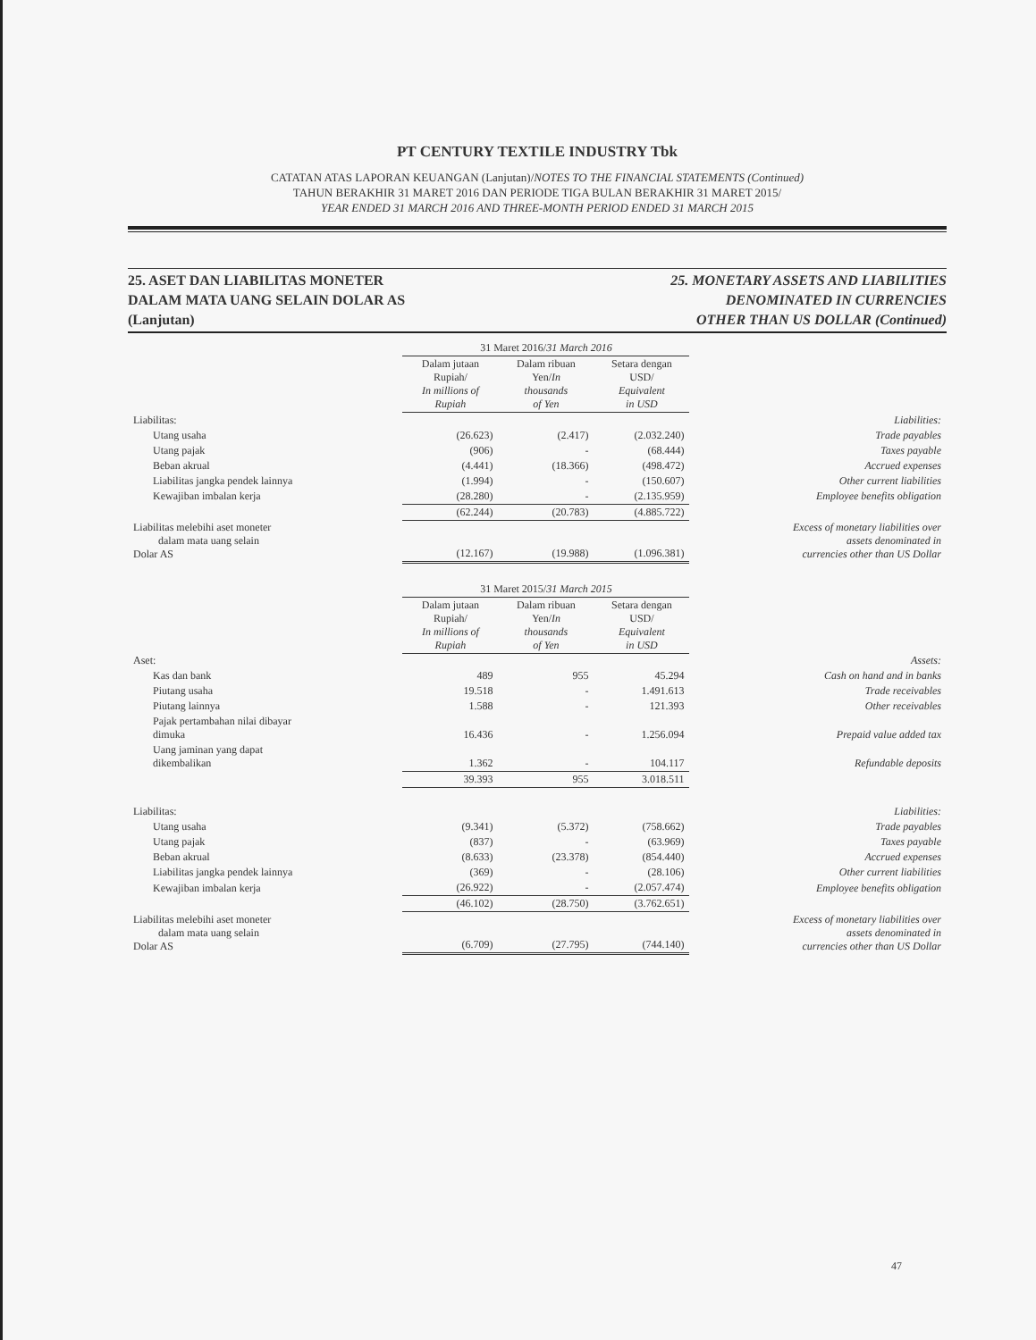PT CENTURY TEXTILE INDUSTRY Tbk
CATATAN ATAS LAPORAN KEUANGAN (Lanjutan)/NOTES TO THE FINANCIAL STATEMENTS (Continued)
TAHUN BERAKHIR 31 MARET 2016 DAN PERIODE TIGA BULAN BERAKHIR 31 MARET 2015/
YEAR ENDED 31 MARCH 2016 AND THREE-MONTH PERIOD ENDED 31 MARCH 2015
25. ASET DAN LIABILITAS MONETER
DALAM MATA UANG SELAIN DOLAR AS
(Lanjutan)
25. MONETARY ASSETS AND LIABILITIES
DENOMINATED IN CURRENCIES
OTHER THAN US DOLLAR (Continued)
| | 31 Maret 2016/ 31 March 2016 | | | |
| --- | --- | --- | --- | --- |
| | Dalam jutaan Rupiah/ In millions of Rupiah | Dalam ribuan Yen/ In thousands of Yen | Setara dengan USD/ Equivalent in USD | |
| Liabilitas: | | | | Liabilities: |
| Utang usaha | (26.623) | (2.417) | (2.032.240) | Trade payables |
| Utang pajak | (906) | - | (68.444) | Taxes payable |
| Beban akrual | (4.441) | (18.366) | (498.472) | Accrued expenses |
| Liabilitas jangka pendek lainnya | (1.994) | - | (150.607) | Other current liabilities |
| Kewajiban imbalan kerja | (28.280) | - | (2.135.959) | Employee benefits obligation |
| | (62.244) | (20.783) | (4.885.722) | |
| Liabilitas melebihi aset moneter dalam mata uang selain Dolar AS | (12.167) | (19.988) | (1.096.381) | Excess of monetary liabilities over assets denominated in currencies other than US Dollar |
| | 31 Maret 2015/ 31 March 2015 | | | |
| --- | --- | --- | --- | --- |
| | Dalam jutaan Rupiah/ In millions of Rupiah | Dalam ribuan Yen/ In thousands of Yen | Setara dengan USD/ Equivalent in USD | |
| Aset: | | | | Assets: |
| Kas dan bank | 489 | 955 | 45.294 | Cash on hand and in banks |
| Piutang usaha | 19.518 | - | 1.491.613 | Trade receivables |
| Piutang lainnya | 1.588 | - | 121.393 | Other receivables |
| Pajak pertambahan nilai dibayar dimuka | 16.436 | - | 1.256.094 | Prepaid value added tax |
| Uang jaminan yang dapat dikembalikan | 1.362 | - | 104.117 | Refundable deposits |
| | 39.393 | 955 | 3.018.511 | |
| Liabilitas: | | | | Liabilities: |
| Utang usaha | (9.341) | (5.372) | (758.662) | Trade payables |
| Utang pajak | (837) | - | (63.969) | Taxes payable |
| Beban akrual | (8.633) | (23.378) | (854.440) | Accrued expenses |
| Liabilitas jangka pendek lainnya | (369) | - | (28.106) | Other current liabilities |
| Kewajiban imbalan kerja | (26.922) | - | (2.057.474) | Employee benefits obligation |
| | (46.102) | (28.750) | (3.762.651) | |
| Liabilitas melebihi aset moneter dalam mata uang selain Dolar AS | (6.709) | (27.795) | (744.140) | Excess of monetary liabilities over assets denominated in currencies other than US Dollar |
47